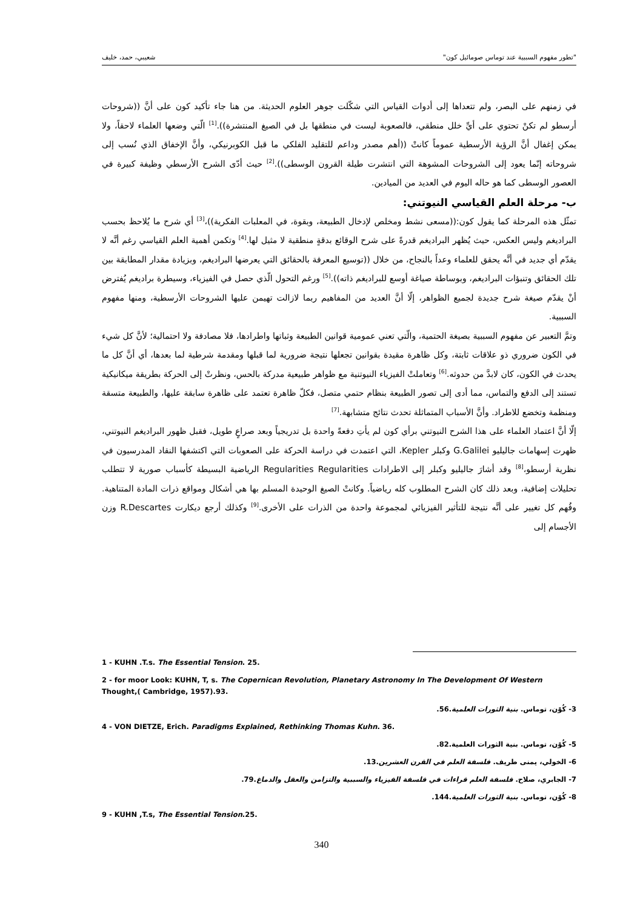"تطور مفهوم السببية عند توماس صومائيل كون" شعيبي، حمد، خليف
في زمنهم على البصر، ولم تتعداها إلى أدوات القياس التي شكّلت جوهر العلوم الحديثة. من هنا جاء تأكيد كون على أنَّ ((شروحات أرسطو لم تكنْ تحتوي على أيِّ خلل منطقي، فالصعوبة ليست في منطقها بل في الصيغ المنتشرة)).<sup>[1]</sup> الّتي وضعها العلماء لاحقاً، ولا يمكن إغفال أنَّ الرؤية الأرسطية عموماً كانتْ ((أهم مصدر وداعم للتقليد الفلكي ما قبل الكوبرنيكي، وأنَّ الإخفاق الذي نُسب إلى شروحاته إنّما يعود إلى الشروحات المشوهة التي انتشرت طيلة القرون الوسطى)).<sup>[2]</sup> حيث أدّى الشرح الأرسطي وظيفة كبيرة في العصور الوسطى كما هو حاله اليوم في العديد من الميادين.
ب- مرحلة العلم القياسي النيوتني:
تمثّل هذه المرحلة كما يقول كون:((مسعى نشط ومخلص لإدخال الطبيعة، وبقوة، في المعلبات الفكرية))،<sup>[3]</sup> أي شرح ما يُلاحظ بحسب البراديغم وليس العكس، حيث يُظهر البراديغم قدرةً على شرح الوقائع بدقةٍ منطقية لا مثيل لها.<sup>[4]</sup> وتكمن أهمية العلم القياسي رغم أنَّه لا يقدّم أي جديد في أنَّه يحقق للعلماء وعداً بالنجاح، من خلال ((توسيع المعرفة بالحقائق التي يعرضها البراديغم، وبزيادة مقدار المطابقة بين تلك الحقائق وتنبؤات البراديغم، وبوساطة صياغة أوسع للبراديغم ذاته)).<sup>[5]</sup> ورغم التحول الّذي حصل في الفيزياء، وسيطرة براديغم يُفترض أنْ يقدّم صيغة شرح جديدة لجميع الظواهر، إلّا أنَّ العديد من المفاهيم ربما لازالت تهيمن عليها الشروحات الأرسطية، ومنها مفهوم السببية.
وتمَّ التعبير عن مفهوم السببية بصيغة الحتمية، والّتي تعني عمومية قوانين الطبيعة وثباتها واطرادها، فلا مصادفة ولا احتمالية؛ لأنَّ كل شيء في الكون ضروري ذو علاقات ثابتة، وكل ظاهرة مقيدة بقوانين تجعلها نتيجة ضرورية لما قبلها ومقدمة شرطية لما بعدها، أي أنَّ كل ما يحدث في الكون، كان لابدَّ من حدوثه.<sup>[6]</sup> وتعاملتْ الفيزياء النيوتنية مع ظواهر طبيعية مدركة بالحس، ونظرتْ إلى الحركة بطريقة ميكانيكية تستند إلى الدفع والتماس، مما أدى إلى تصور الطبيعة بنظام حتمي متصل، فكلّ ظاهرة تعتمد على ظاهرة سابقة عليها، والطبيعة متسقة ومنظمة وتخضع للاطراد. وأنَّ الأسباب المتماثلة تحدث نتائج متشابهة.<sup>[7]</sup>
إلّا أنَّ اعتماد العلماء على هذا الشرح النيوتني برأي كون لم يأتِ دفعةً واحدة بل تدريجياً وبعد صراعٍ طويل، فقبل ظهور البراديغم النيوتني، ظهرت إسهامات جاليليو G.Galilei وكبلر Kepler، التي اعتمدت في دراسة الحركة على الصعوبات التي اكتشفها النقاد المدرسيون في نظرية أرسطو،<sup>[8]</sup> وقد أشارَ جاليليو وكبلر إلى الاطرادات Regularities Regularities الرياضية البسيطة كأسباب صورية لا تتطلب تحليلات إضافية، وبعد ذلك كان الشرح المطلوب كله رياضياً. وكانتْ الصيغ الوحيدة المسلم بها هي أشكال ومواقع ذرات المادة المتناهية. وفُهم كل تغيير على أنَّه نتيجة للتأثير الفيزيائي لمجموعة واحدة من الذرات على الأخرى.<sup>[9]</sup> وكذلك أرجع ديكارت R.Descartes وزن الأجسام إلى
1 - KUHN .T.s. The Essential Tension. 25.
2 - for moor Look: KUHN, T, s. The Copernican Revolution, Planetary Astronomy In The Development Of Western Thought,( Cambridge, 1957).93.
3- كُوْن، توماس. بنية الثورات العلمية.56.
4 - VON DIETZE, Erich. Paradigms Explained, Rethinking Thomas Kuhn. 36.
5- كُوْن، توماس. بنية الثورات العلمية.82.
6- الخولي، يمنى طريف. فلسفة العلم في القرن العشرين.13.
7- الجابري، صلاح. فلسفة العلم قراءات في فلسفة الفيزياء والسببية والتزامن والعقل والدماغ.79.
8- كُوْن، توماس. بنية الثورات العلمية.144.
9 - KUHN ,T.s, The Essential Tension.25.
340